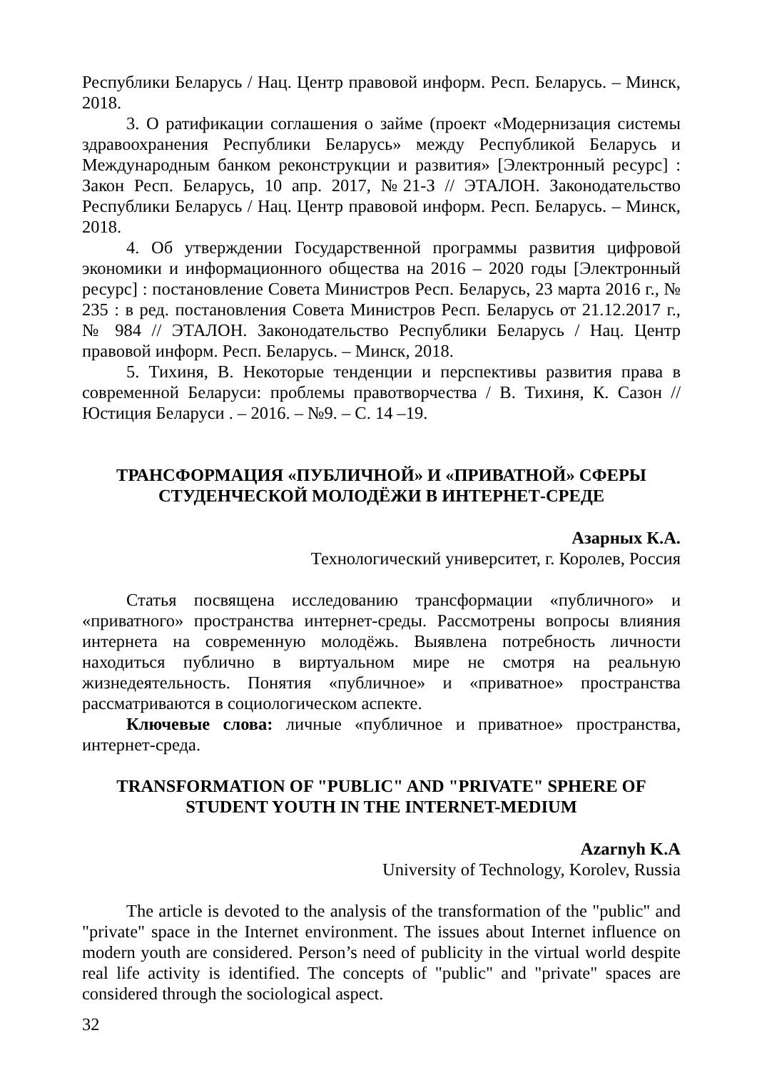Республики Беларусь / Нац. Центр правовой информ. Респ. Беларусь. – Минск, 2018.
3. О ратификации соглашения о займе (проект «Модернизация системы здравоохранения Республики Беларусь» между Республикой Беларусь и Международным банком реконструкции и развития» [Электронный ресурс] : Закон Респ. Беларусь, 10 апр. 2017, №21-З // ЭТАЛОН. Законодательство Республики Беларусь / Нац. Центр правовой информ. Респ. Беларусь. – Минск, 2018.
4. Об утверждении Государственной программы развития цифровой экономики и информационного общества на 2016 – 2020 годы [Электронный ресурс] : постановление Совета Министров Респ. Беларусь, 23 марта 2016 г., № 235 : в ред. постановления Совета Министров Респ. Беларусь от 21.12.2017 г., № 984 // ЭТАЛОН. Законодательство Республики Беларусь / Нац. Центр правовой информ. Респ. Беларусь. – Минск, 2018.
5. Тихиня, В. Некоторые тенденции и перспективы развития права в современной Беларуси: проблемы правотворчества / В. Тихиня, К. Сазон // Юстиция Беларуси . – 2016. – №9. – С. 14 –19.
ТРАНСФОРМАЦИЯ «ПУБЛИЧНОЙ» И «ПРИВАТНОЙ» СФЕРЫ
СТУДЕНЧЕСКОЙ МОЛОДЁЖИ В ИНТЕРНЕТ-СРЕДЕ
Азарных К.А.
Технологический университет, г. Королев, Россия
Статья посвящена исследованию трансформации «публичного» и «приватного» пространства интернет-среды. Рассмотрены вопросы влияния интернета на современную молодёжь. Выявлена потребность личности находиться публично в виртуальном мире не смотря на реальную жизнедеятельность. Понятия «публичное» и «приватное» пространства рассматриваются в социологическом аспекте.
Ключевые слова: личные «публичное и приватное» пространства, интернет-среда.
TRANSFORMATION OF "PUBLIC" AND "PRIVATE" SPHERE OF
STUDENT YOUTH IN THE INTERNET-MEDIUM
Azarnyh K.A
University of Technology, Korolev, Russia
The article is devoted to the analysis of the transformation of the "public" and "private" space in the Internet environment. The issues about Internet influence on modern youth are considered. Person’s need of publicity in the virtual world despite real life activity is identified. The concepts of "public" and "private" spaces are considered through the sociological aspect.
32